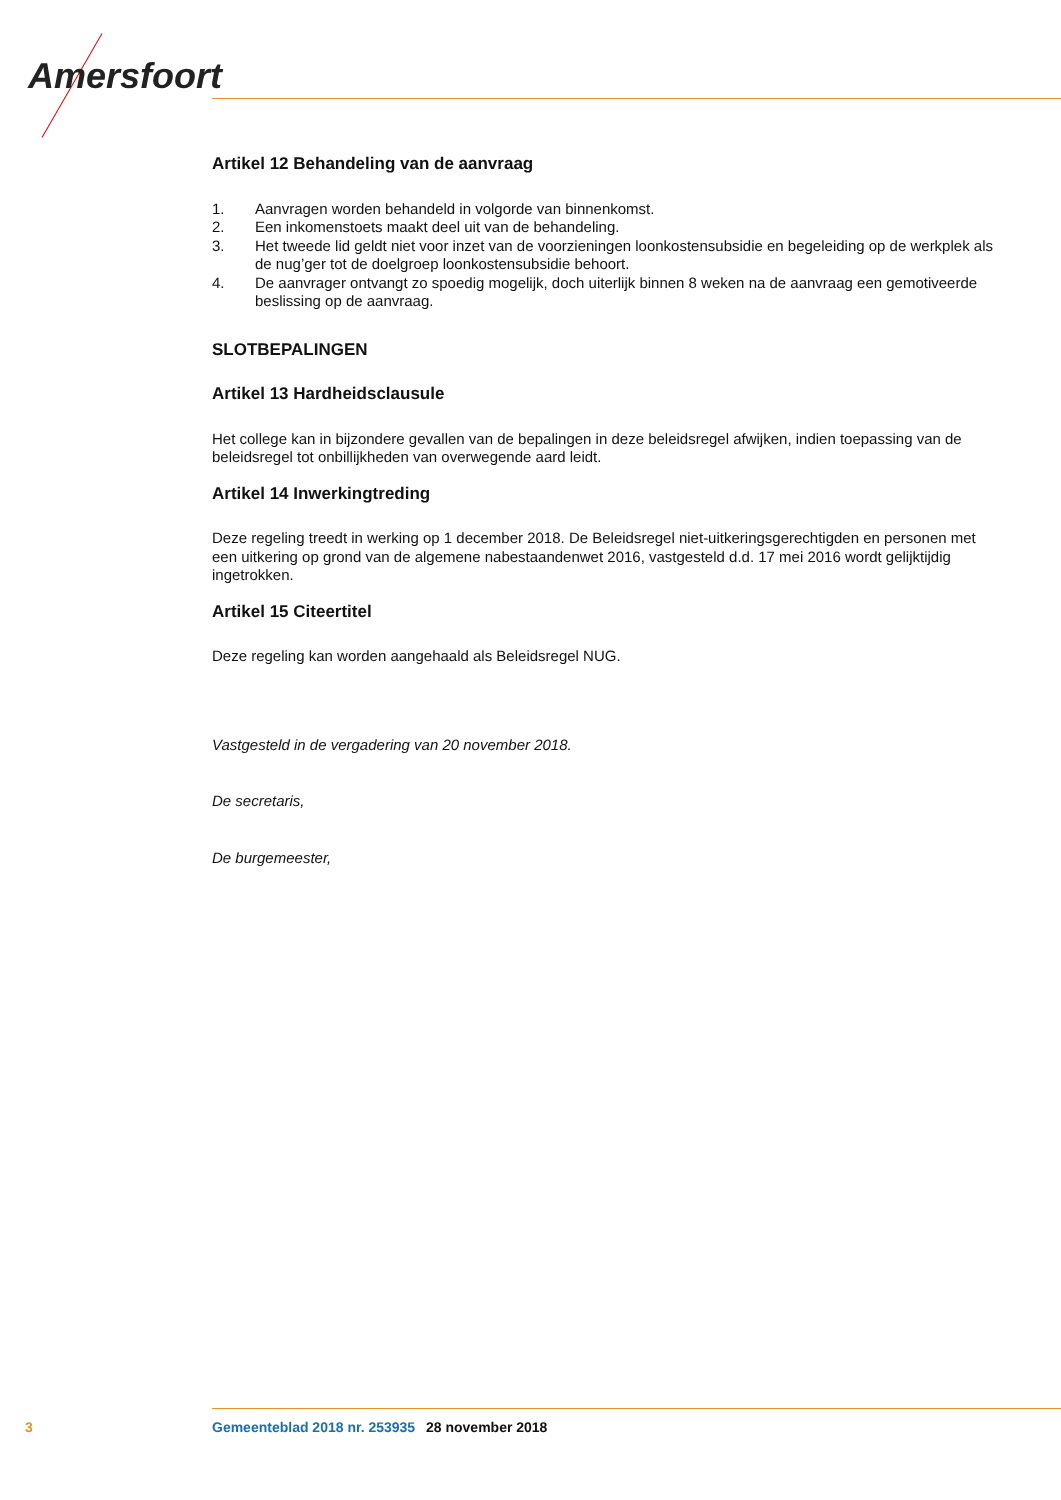Amersfoort
Artikel 12 Behandeling van de aanvraag
1. Aanvragen worden behandeld in volgorde van binnenkomst.
2. Een inkomenstoets maakt deel uit van de behandeling.
3. Het tweede lid geldt niet voor inzet van de voorzieningen loonkostensubsidie en begeleiding op de werkplek als de nug’ger tot de doelgroep loonkostensubsidie behoort.
4. De aanvrager ontvangt zo spoedig mogelijk, doch uiterlijk binnen 8 weken na de aanvraag een gemotiveerde beslissing op de aanvraag.
SLOTBEPALINGEN
Artikel 13 Hardheidsclausule
Het college kan in bijzondere gevallen van de bepalingen in deze beleidsregel afwijken, indien toepassing van de beleidsregel tot onbillijkheden van overwegende aard leidt.
Artikel 14 Inwerkingtreding
Deze regeling treedt in werking op 1 december 2018. De Beleidsregel niet-uitkeringsgerechtigden en personen met een uitkering op grond van de algemene nabestaandenwet 2016, vastgesteld d.d. 17 mei 2016 wordt gelijktijdig ingetrokken.
Artikel 15 Citeertitel
Deze regeling kan worden aangehaald als Beleidsregel NUG.
Vastgesteld in de vergadering van 20 november 2018.
De secretaris,
De burgemeester,
3 Gemeenteblad 2018 nr. 253935 28 november 2018